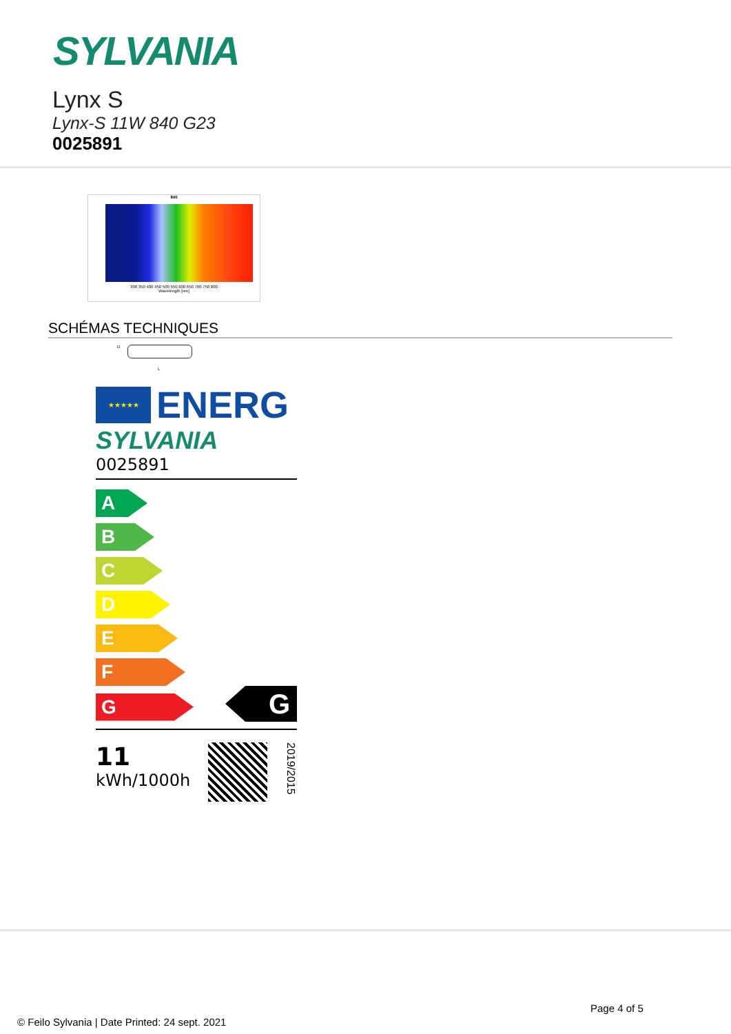SYLVANIA
Lynx S
Lynx-S 11W 840 G23
0025891
840
300 350 400 450 500 550 600 650 700 750 800
Wavelength [nm]
SCHÉMAS TECHNIQUES
D
L
★★★★★
ENERG
SYLVANIA
0025891
A
B
C
D
E
F
G
G
11
kWh/1000h
2019/2015
Page 4 of 5
© Feilo Sylvania | Date Printed: 24 sept. 2021